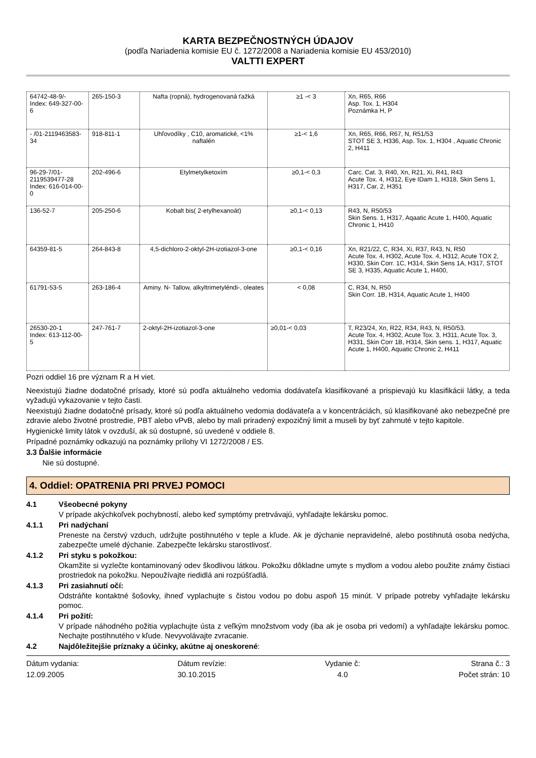KARTA BEZPEČNOSTNÝCH ÚDAJOV
(podľa Nariadenia komisie EU č. 1272/2008 a Nariadenia komisie EU 453/2010)
VALTTI EXPERT
| 64742-48-9/- Index: 649-327-00-6 | 265-150-3 | Nafta (ropná), hydrogenovaná ťažká | ≥1 -< 3 | Xn, R65, R66 Asp. Tox. 1, H304 Poznámka H, P |
| - /01-2119463583-34 | 918-811-1 | Uhľovodíky , C10, aromatické, <1% naftalén | ≥1-< 1,6 | Xn, R65, R66, R67, N, R51/53 STOT SE 3, H336, Asp. Tox. 1, H304 , Aquatic Chronic 2, H411 |
| 96-29-7/01-2119539477-28 Index: 616-014-00-0 | 202-496-6 | Etylmetylketoxím | ≥0,1-< 0,3 | Carc. Cat. 3, R40, Xn, R21, Xi, R41, R43 Acute Tox. 4, H312, Eye IDam 1, H318, Skin Sens 1, H317, Car, 2, H351 |
| 136-52-7 | 205-250-6 | Kobalt bis( 2-etylhexanoát) | ≥0,1-< 0,13 | R43, N, R50/53 Skin Sens. 1, H317, Aqaatic Acute 1, H400, Aquatic Chronic 1, H410 |
| 64359-81-5 | 264-843-8 | 4,5-dichloro-2-oktyl-2H-izotiazol-3-one | ≥0,1-< 0,16 | Xn, R21/22, C, R34, Xi, R37, R43, N, R50 Acute Tox. 4, H302, Acute Tox. 4, H312, Acute TOX 2, H330, Skin Corr. 1C, H314, Skin Sens 1A, H317, STOT SE 3, H335, Aquatic Acute 1, H400, |
| 61791-53-5 | 263-186-4 | Aminy. N- Tallow, alkyltrimetyléndi-, oleates | < 0,08 | C, R34, N, R50 Skin Corr. 1B, H314, Aquatic Acute 1, H400 |
| 26530-20-1 Index: 613-112-00-5 | 247-761-7 | 2-oktyl-2H-izotiazol-3-one | ≥0,01-< 0,03 | T, R23/24, Xn, R22, R34, R43, N, R50/53. Acute Tox. 4, H302, Acute Tox. 3, H311, Acute Tox. 3, H331, Skin Corr 1B, H314, Skin sens. 1, H317, Aquatic Acute 1, H400, Aquatic Chronic 2, H411 |
Pozri oddiel 16 pre význam R a H viet.
Neexistujú žiadne dodatočné prísady, ktoré sú podľa aktuálneho vedomia dodávateľa klasifikované a prispievajú ku klasifikácii látky, a teda vyžadujú vykazovanie v tejto časti.
Neexistujú žiadne dodatočné prísady, ktoré sú podľa aktuálneho vedomia dodávateľa a v koncentráciách, sú klasifikované ako nebezpečné pre zdravie alebo životné prostredie, PBT alebo vPvB, alebo by mali priradený expozičný limit a museli by byť zahrnuté v tejto kapitole.
Hygienické limity látok v ovzduší, ak sú dostupné, sú uvedené v oddiele 8.
Prípadné poznámky odkazujú na poznámky prílohy VI 1272/2008 / ES.
3.3 Ďalšie informácie
Nie sú dostupné.
4. Oddiel: OPATRENIA PRI PRVEJ POMOCI
4.1 Všeobecné pokyny
V prípade akýchkoľvek pochybností, alebo keď symptómy pretrvávajú, vyhľadajte lekársku pomoc.
4.1.1 Pri nadýchaní
Preneste na čerstvý vzduch, udržujte postihnutého v teple a kľude. Ak je dýchanie nepravidelné, alebo postihnutá osoba nedýcha, zabezpečte umelé dýchanie. Zabezpečte lekársku starostlivosť.
4.1.2 Pri styku s pokožkou:
Okamžite si vyzlečte kontaminovaný odev škodlivou látkou. Pokožku dôkladne umyte s mydlom a vodou alebo použite známy čistiaci prostriedok na pokožku. Nepoužívajte riedidlá ani rozpúšťadlá.
4.1.3 Pri zasiahnutí očí:
Odstráňte kontaktné šošovky, ihneď vyplachujte s čistou vodou po dobu aspoň 15 minút. V prípade potreby vyhľadajte lekársku pomoc.
4.1.4 Pri požití:
V prípade náhodného požitia vyplachujte ústa z veľkým množstvom vody (iba ak je osoba pri vedomí) a vyhľadajte lekársku pomoc. Nechajte postihnutého v kľude. Nevyvolávajte zvracanie.
4.2 Najdôležitejšie príznaky a účinky, akútne aj oneskorené:
Dátum vydania:
12.09.2005
Dátum revízie:
30.10.2015
Vydanie č:
4.0
Strana č.: 3
Počet strán: 10